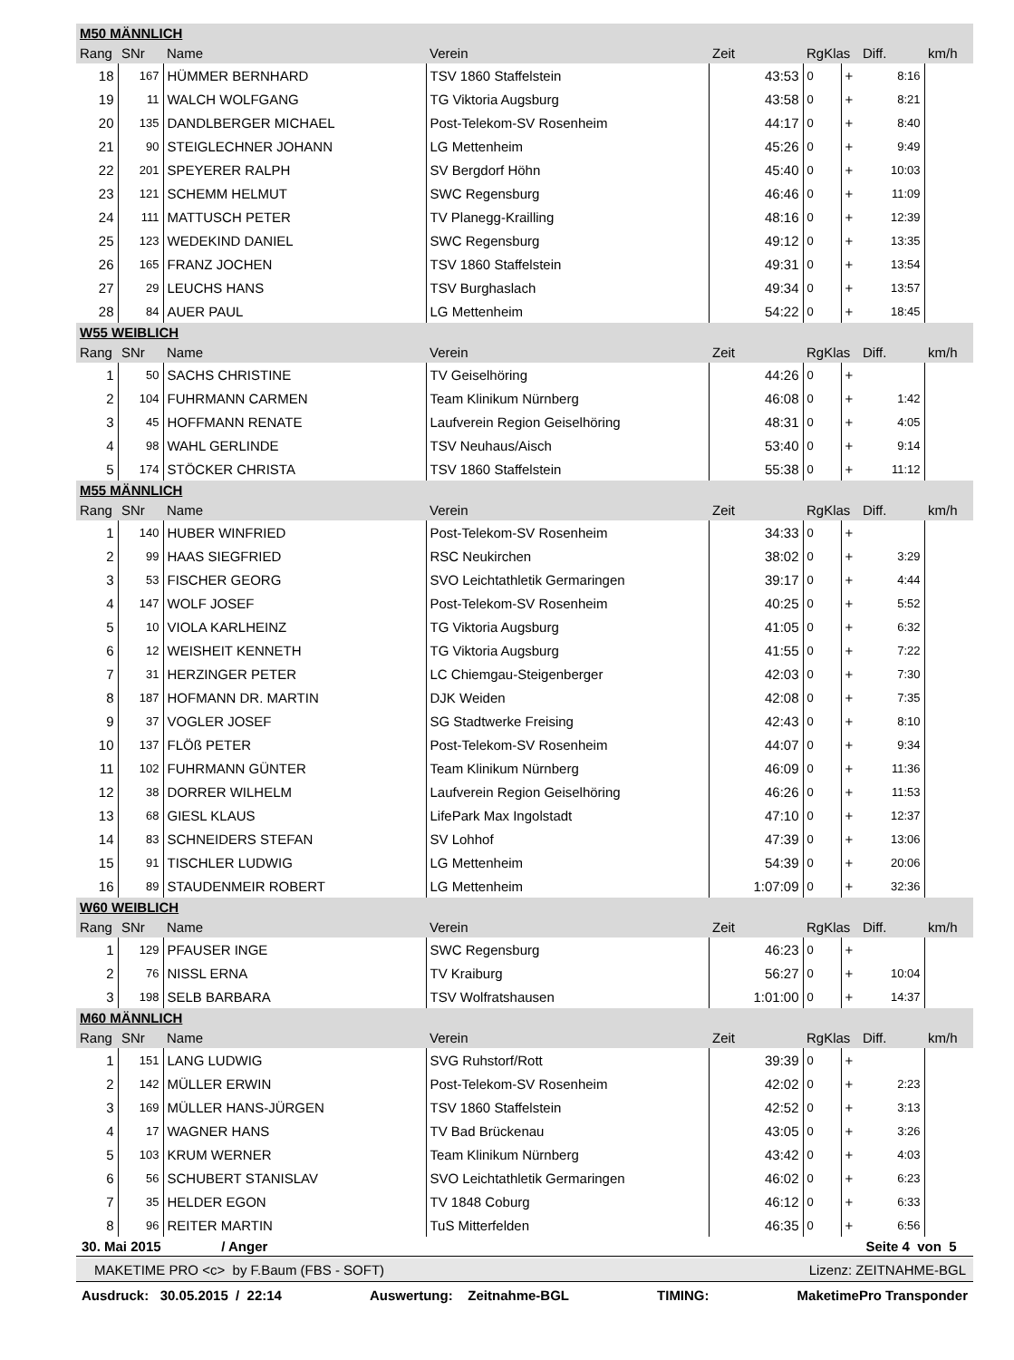| M50 MÄNNLICH | | | | | | | | |
| Rang | SNr | Name | Verein | Zeit | RgKlas | | Diff. | km/h |
| 18 | 167 | HÜMMER BERNHARD | TSV 1860 Staffelstein | 43:53 | 0 | + | 8:16 | |
| 19 | 11 | WALCH WOLFGANG | TG Viktoria Augsburg | 43:58 | 0 | + | 8:21 | |
| 20 | 135 | DANDLBERGER MICHAEL | Post-Telekom-SV Rosenheim | 44:17 | 0 | + | 8:40 | |
| 21 | 90 | STEIGLECHNER JOHANN | LG Mettenheim | 45:26 | 0 | + | 9:49 | |
| 22 | 201 | SPEYERER RALPH | SV Bergdorf Höhn | 45:40 | 0 | + | 10:03 | |
| 23 | 121 | SCHEMM HELMUT | SWC Regensburg | 46:46 | 0 | + | 11:09 | |
| 24 | 111 | MATTUSCH PETER | TV Planegg-Krailling | 48:16 | 0 | + | 12:39 | |
| 25 | 123 | WEDEKIND DANIEL | SWC Regensburg | 49:12 | 0 | + | 13:35 | |
| 26 | 165 | FRANZ JOCHEN | TSV 1860 Staffelstein | 49:31 | 0 | + | 13:54 | |
| 27 | 29 | LEUCHS HANS | TSV Burghaslach | 49:34 | 0 | + | 13:57 | |
| 28 | 84 | AUER PAUL | LG Mettenheim | 54:22 | 0 | + | 18:45 | |
| W55 WEIBLICH | | | | | | | | |
| Rang | SNr | Name | Verein | Zeit | RgKlas | | Diff. | km/h |
| 1 | 50 | SACHS CHRISTINE | TV Geiselhöring | 44:26 | 0 | + | | |
| 2 | 104 | FUHRMANN CARMEN | Team Klinikum Nürnberg | 46:08 | 0 | + | 1:42 | |
| 3 | 45 | HOFFMANN RENATE | Laufverein Region Geiselhöring | 48:31 | 0 | + | 4:05 | |
| 4 | 98 | WAHL GERLINDE | TSV Neuhaus/Aisch | 53:40 | 0 | + | 9:14 | |
| 5 | 174 | STÖCKER CHRISTA | TSV 1860 Staffelstein | 55:38 | 0 | + | 11:12 | |
| M55 MÄNNLICH | | | | | | | | |
| Rang | SNr | Name | Verein | Zeit | RgKlas | | Diff. | km/h |
| 1 | 140 | HUBER WINFRIED | Post-Telekom-SV Rosenheim | 34:33 | 0 | + | | |
| 2 | 99 | HAAS SIEGFRIED | RSC Neukirchen | 38:02 | 0 | + | 3:29 | |
| 3 | 53 | FISCHER GEORG | SVO Leichtathletik Germaringen | 39:17 | 0 | + | 4:44 | |
| 4 | 147 | WOLF JOSEF | Post-Telekom-SV Rosenheim | 40:25 | 0 | + | 5:52 | |
| 5 | 10 | VIOLA KARLHEINZ | TG Viktoria Augsburg | 41:05 | 0 | + | 6:32 | |
| 6 | 12 | WEISHEIT KENNETH | TG Viktoria Augsburg | 41:55 | 0 | + | 7:22 | |
| 7 | 31 | HERZINGER PETER | LC Chiemgau-Steigenberger | 42:03 | 0 | + | 7:30 | |
| 8 | 187 | HOFMANN DR. MARTIN | DJK Weiden | 42:08 | 0 | + | 7:35 | |
| 9 | 37 | VOGLER JOSEF | SG Stadtwerke Freising | 42:43 | 0 | + | 8:10 | |
| 10 | 137 | FLÖß PETER | Post-Telekom-SV Rosenheim | 44:07 | 0 | + | 9:34 | |
| 11 | 102 | FUHRMANN GÜNTER | Team Klinikum Nürnberg | 46:09 | 0 | + | 11:36 | |
| 12 | 38 | DORRER WILHELM | Laufverein Region Geiselhöring | 46:26 | 0 | + | 11:53 | |
| 13 | 68 | GIESL KLAUS | LifePark Max Ingolstadt | 47:10 | 0 | + | 12:37 | |
| 14 | 83 | SCHNEIDERS STEFAN | SV Lohhof | 47:39 | 0 | + | 13:06 | |
| 15 | 91 | TISCHLER LUDWIG | LG Mettenheim | 54:39 | 0 | + | 20:06 | |
| 16 | 89 | STAUDENMEIR ROBERT | LG Mettenheim | 1:07:09 | 0 | + | 32:36 | |
| W60 WEIBLICH | | | | | | | | |
| Rang | SNr | Name | Verein | Zeit | RgKlas | | Diff. | km/h |
| 1 | 129 | PFAUSER INGE | SWC Regensburg | 46:23 | 0 | + | | |
| 2 | 76 | NISSL ERNA | TV Kraiburg | 56:27 | 0 | + | 10:04 | |
| 3 | 198 | SELB BARBARA | TSV Wolfratshausen | 1:01:00 | 0 | + | 14:37 | |
| M60 MÄNNLICH | | | | | | | | |
| Rang | SNr | Name | Verein | Zeit | RgKlas | | Diff. | km/h |
| 1 | 151 | LANG LUDWIG | SVG Ruhstorf/Rott | 39:39 | 0 | + | | |
| 2 | 142 | MÜLLER ERWIN | Post-Telekom-SV Rosenheim | 42:02 | 0 | + | 2:23 | |
| 3 | 169 | MÜLLER HANS-JÜRGEN | TSV 1860 Staffelstein | 42:52 | 0 | + | 3:13 | |
| 4 | 17 | WAGNER HANS | TV Bad Brückenau | 43:05 | 0 | + | 3:26 | |
| 5 | 103 | KRUM WERNER | Team Klinikum Nürnberg | 43:42 | 0 | + | 4:03 | |
| 6 | 56 | SCHUBERT STANISLAV | SVO Leichtathletik Germaringen | 46:02 | 0 | + | 6:23 | |
| 7 | 35 | HELDER EGON | TV 1848 Coburg | 46:12 | 0 | + | 6:33 | |
| 8 | 96 | REITER MARTIN | TuS Mitterfelden | 46:35 | 0 | + | 6:56 | |
30. Mai 2015 / Anger Seite 4 von 5
MAKETIME PRO <c> by F.Baum (FBS - SOFT) Lizenz: ZEITNAHME-BGL
Ausdruck: 30.05.2015 / 22:14 Auswertung: Zeitnahme-BGL TIMING: MaketimePro Transponder